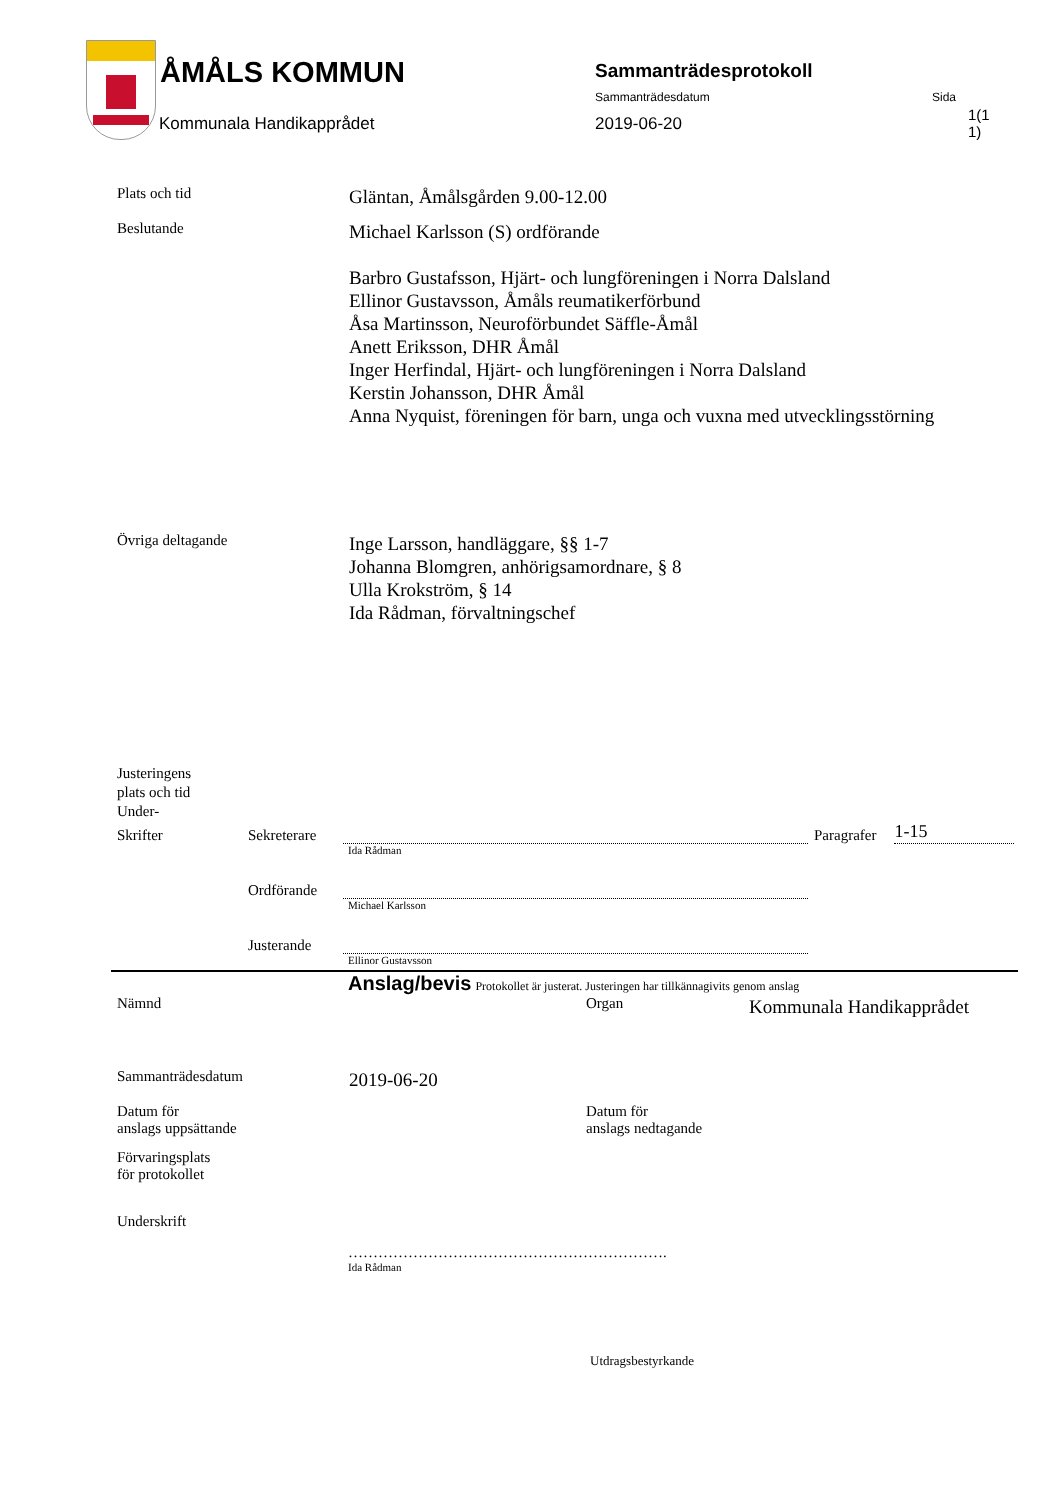ÅMÅLS KOMMUN
Kommunala Handikapprådet
Sammanträdesprotokoll
Sammanträdesdatum Sida
2019-06-20
1(1 1)
Plats och tid
Gläntan, Åmålsgården 9.00-12.00
Beslutande
Michael Karlsson (S) ordförande
Barbro Gustafsson, Hjärt- och lungföreningen i Norra Dalsland
Ellinor Gustavsson, Åmåls reumatikerförbund
Åsa Martinsson, Neuroförbundet Säffle-Åmål
Anett Eriksson, DHR Åmål
Inger Herfindal, Hjärt- och lungföreningen i Norra Dalsland
Kerstin Johansson, DHR Åmål
Anna Nyquist, föreningen för barn, unga och vuxna med utvecklingsstörning
Övriga deltagande
Inge Larsson, handläggare, §§ 1-7
Johanna Blomgren, anhörigsamordnare, § 8
Ulla Krokström, § 14
Ida Rådman, förvaltningschef
Justeringens
plats och tid
Under-
Skrifter
Sekreterare
Paragrafer
1-15
Ida Rådman
Ordförande
Michael Karlsson
Justerande
Ellinor Gustavsson
Anslag/bevis Protokollet är justerat. Justeringen har tillkännagivits genom anslag
Nämnd Organ
Kommunala Handikapprådet
Sammanträdesdatum
2019-06-20
Datum för
anslags uppsättande
Datum för
anslags nedtagande
Förvaringsplats
för protokollet
Underskrift
……………………………………………………….
Ida Rådman
Utdragsbestyrkande